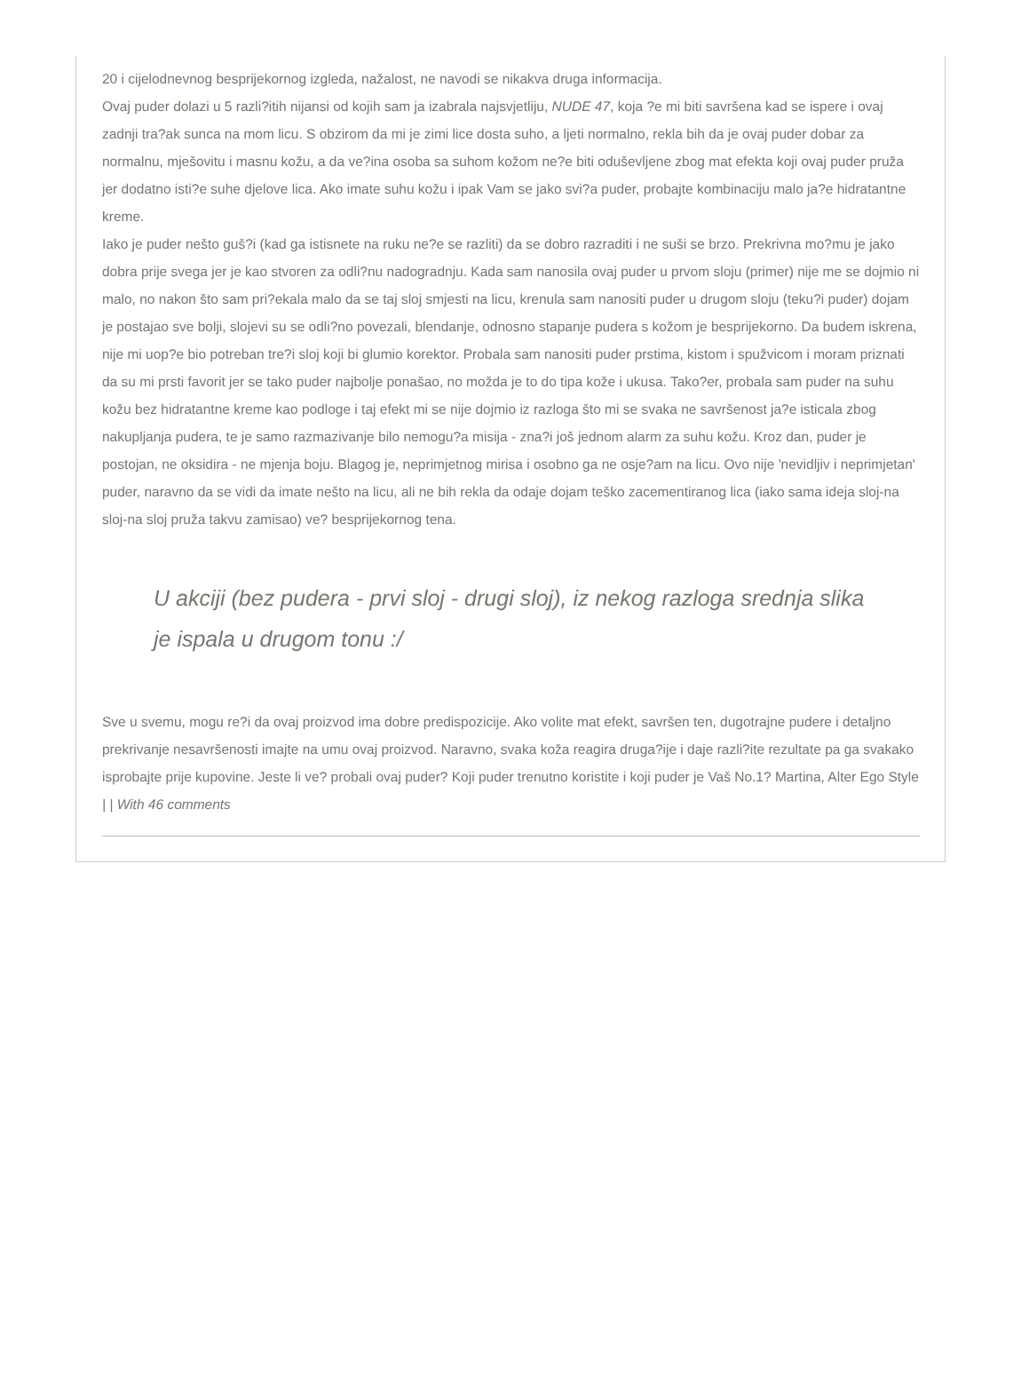20 i cijelodnevnog besprijekornog izgleda, nažalost, ne navodi se nikakva druga informacija.
Ovaj puder dolazi u 5 razli?itih nijansi od kojih sam ja izabrala najsvjetliju, NUDE 47, koja ?e mi biti savršena kad se ispere i ovaj zadnji tra?ak sunca na mom licu. S obzirom da mi je zimi lice dosta suho, a ljeti normalno, rekla bih da je ovaj puder dobar za normalnu, mješovitu i masnu kožu, a da ve?ina osoba sa suhom kožom ne?e biti oduševljene zbog mat efekta koji ovaj puder pruža jer dodatno isti?e suhe djelove lica. Ako imate suhu kožu i ipak Vam se jako svi?a puder, probajte kombinaciju malo ja?e hidratantne kreme.
Iako je puder nešto guš?i (kad ga istisnete na ruku ne?e se razliti) da se dobro razraditi i ne suši se brzo. Prekrivna mo?mu je jako dobra prije svega jer je kao stvoren za odli?nu nadogradnju. Kada sam nanosila ovaj puder u prvom sloju (primer) nije me se dojmio ni malo, no nakon što sam pri?ekala malo da se taj sloj smjesti na licu, krenula sam nanositi puder u drugom sloju (teku?i puder) dojam je postajao sve bolji, slojevi su se odli?no povezali, blendanje, odnosno stapanje pudera s kožom je besprijekorno. Da budem iskrena, nije mi uop?e bio potreban tre?i sloj koji bi glumio korektor. Probala sam nanositi puder prstima, kistom i spužvicom i moram priznati da su mi prsti favorit jer se tako puder najbolje ponašao, no možda je to do tipa kože i ukusa. Tako?er, probala sam puder na suhu kožu bez hidratantne kreme kao podloge i taj efekt mi se nije dojmio iz razloga što mi se svaka ne savršenost ja?e isticala zbog nakupljanja pudera, te je samo razmazivanje bilo nemogu?a misija - zna?i još jednom alarm za suhu kožu. Kroz dan, puder je postojan, ne oksidira - ne mjenja boju. Blagog je, neprimjetnog mirisa i osobno ga ne osje?am na licu. Ovo nije 'nevidljiv i neprimjetan' puder, naravno da se vidi da imate nešto na licu, ali ne bih rekla da odaje dojam teško zacementiranog lica (iako sama ideja sloj-na sloj-na sloj pruža takvu zamisao) ve? besprijekornog tena.
U akciji (bez pudera - prvi sloj - drugi sloj), iz nekog razloga srednja slika je ispala u drugom tonu :/
Sve u svemu, mogu re?i da ovaj proizvod ima dobre predispozicije. Ako volite mat efekt, savršen ten, dugotrajne pudere i detaljno prekrivanje nesavršenosti imajte na umu ovaj proizvod. Naravno, svaka koža reagira druga?ije i daje razli?ite rezultate pa ga svakako isprobajte prije kupovine. Jeste li ve? probali ovaj puder? Koji puder trenutno koristite i koji puder je Vaš No.1? Martina, Alter Ego Style
| | With 46 comments